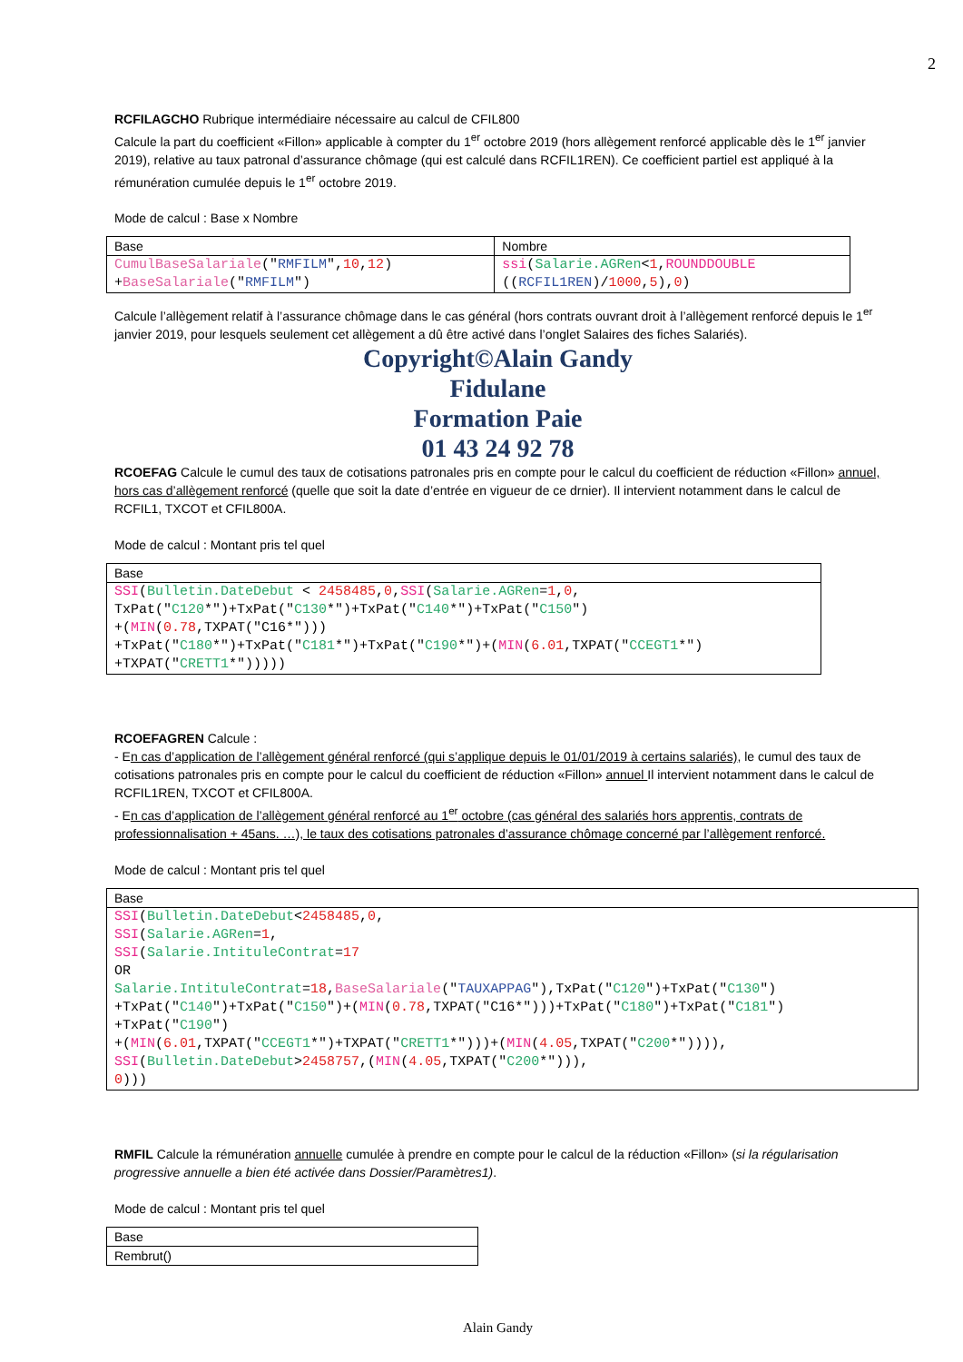2
RCFILAGCHO Rubrique intermédiaire nécessaire au calcul de CFIL800
Calcule la part du coefficient «Fillon» applicable à compter du 1<sup>er</sup> octobre 2019 (hors allègement renforcé applicable dès le 1<sup>er</sup> janvier 2019), relative au taux patronal d’assurance chômage (qui est calculé dans RCFIL1REN). Ce coefficient partiel est appliqué à la rémunération cumulée depuis le 1<sup>er</sup> octobre 2019.
Mode de calcul : Base x Nombre
| Base | Nombre |
| CumulBaseSalariale (" RMFILM ", 10 , 12 ) + BaseSalariale (" RMFILM ") | ssi ( Salarie.AGRen < 1 , ROUNDDOUBLE (( RCFIL1REN )/ 1000 , 5 ), 0 ) |
Calcule l’allègement relatif à l’assurance chômage dans le cas général (hors contrats ouvrant droit à l’allègement renforcé depuis le 1<sup>er</sup> janvier 2019, pour lesquels seulement cet allègement a dû être activé dans l’onglet Salaires des fiches Salariés).
Copyright©Alain Gandy
Fidulane
Formation Paie
01 43 24 92 78
RCOEFAG Calcule le cumul des taux de cotisations patronales pris en compte pour le calcul du coefficient de réduction «Fillon» annuel, hors cas d’allègement renforcé (quelle que soit la date d’entrée en vigueur de ce drnier). Il intervient notamment dans le calcul de RCFIL1, TXCOT et CFIL800A.
Mode de calcul : Montant pris tel quel
| Base |
| SSI ( Bulletin.DateDebut < 2458485 , 0 , SSI ( Salarie.AGRen = 1 , 0 , TxPat(" C120 *")+TxPat(" C130 *")+TxPat(" C140 *")+TxPat(" C150 ") +( MIN ( 0.78 ,TXPAT("C16*"))) +TxPat(" C180 *")+TxPat(" C181 *")+TxPat(" C190 *")+( MIN ( 6.01 ,TXPAT(" CCEGT1 *") +TXPAT(" CRETT1 *"))))) |
RCOEFAGREN Calcule :
- En cas d’application de l’allègement général renforcé (qui s’applique depuis le 01/01/2019 à certains salariés), le cumul des taux de cotisations patronales pris en compte pour le calcul du coefficient de réduction «Fillon» annuel Il intervient notamment dans le calcul de RCFIL1REN, TXCOT et CFIL800A.
- En cas d’application de l’allègement général renforcé au 1<sup>er</sup> octobre (cas général des salariés hors apprentis, contrats de professionnalisation + 45ans. …), le taux des cotisations patronales d’assurance chômage concerné par l’allègement renforcé.
Mode de calcul : Montant pris tel quel
| Base |
| SSI ( Bulletin.DateDebut < 2458485 , 0 , SSI ( Salarie.AGRen = 1 , SSI ( Salarie.IntituleContrat = 17 OR Salarie.IntituleContrat = 18 , BaseSalariale (" TAUXAPPAG "),TxPat(" C120 ")+TxPat(" C130 ") +TxPat(" C140 ")+TxPat(" C150 ")+( MIN ( 0.78 ,TXPAT("C16*")))+TxPat(" C180 ")+TxPat(" C181 ") +TxPat(" C190 ") +( MIN ( 6.01 ,TXPAT(" CCEGT1 *")+TXPAT(" CRETT1 *")))+( MIN ( 4.05 ,TXPAT(" C200 *")))), SSI ( Bulletin.DateDebut > 2458757 ,( MIN ( 4.05 ,TXPAT(" C200 *"))), 0 ))) |
RMFIL Calcule la rémunération annuelle cumulée à prendre en compte pour le calcul de la réduction «Fillon» (si la régularisation progressive annuelle a bien été activée dans Dossier/Paramètres1).
Mode de calcul : Montant pris tel quel
| Base |
| Rembrut() |
Alain Gandy